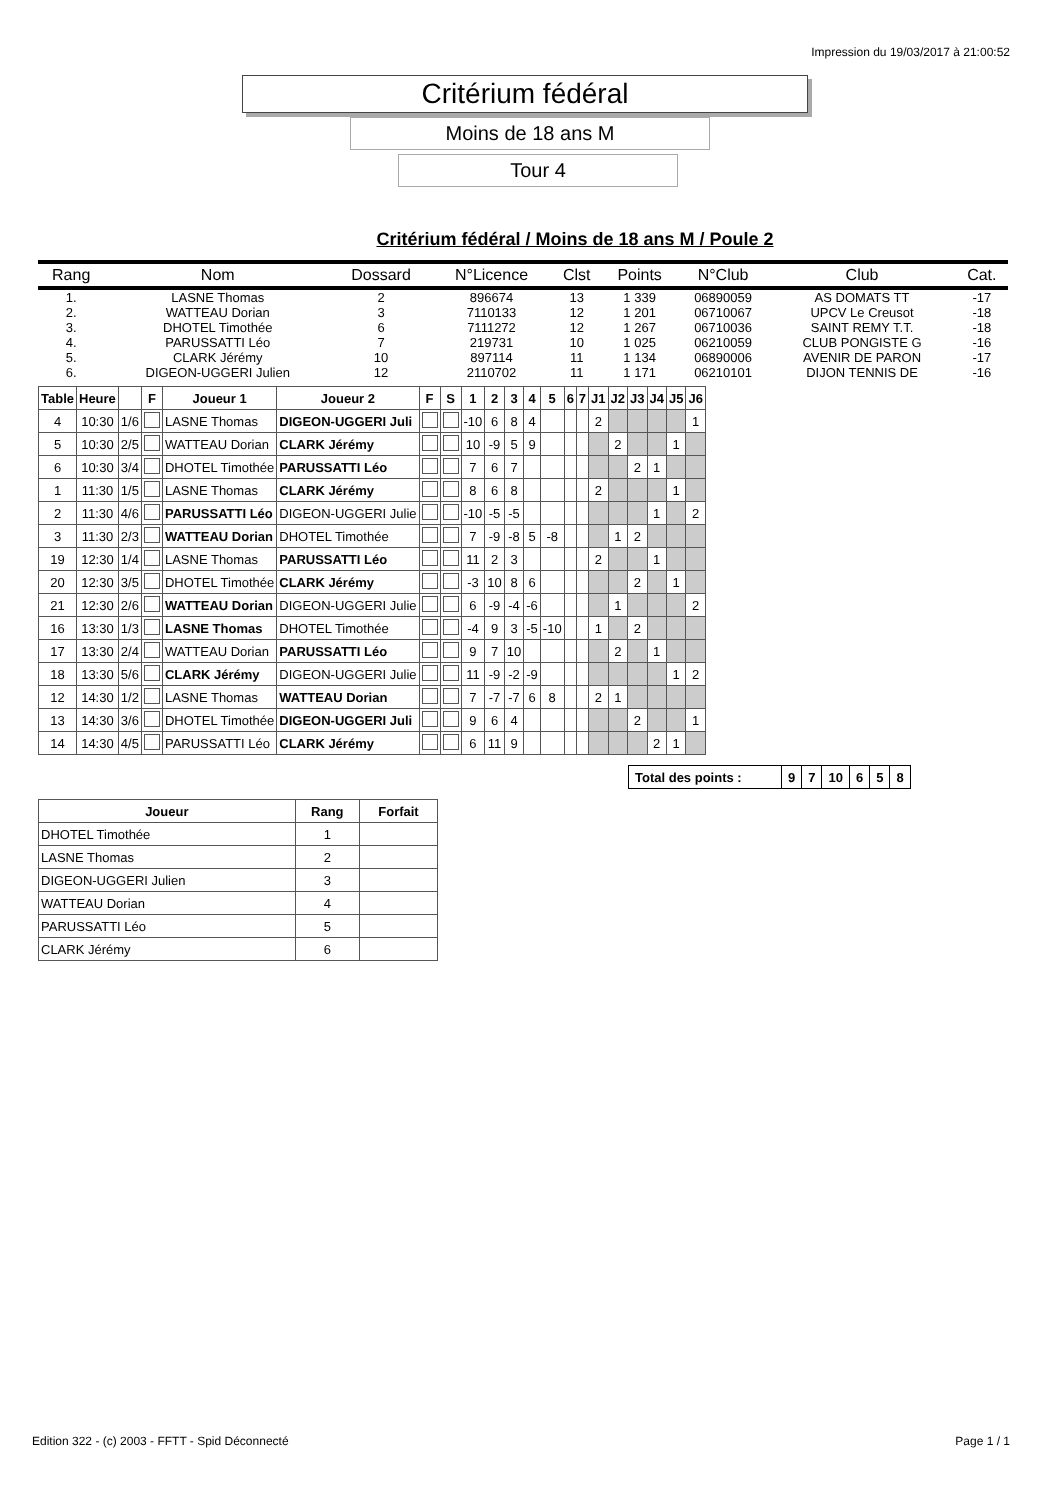Impression du 19/03/2017 à 21:00:52
Critérium fédéral
Moins de 18 ans M
Tour 4
Critérium fédéral / Moins de 18 ans M / Poule 2
| Rang | Nom | Dossard | N°Licence | Clst | Points | N°Club | Club | Cat. |
| --- | --- | --- | --- | --- | --- | --- | --- | --- |
| 1. | LASNE Thomas | 2 | 896674 | 13 | 1 339 | 06890059 | AS DOMATS TT | -17 |
| 2. | WATTEAU Dorian | 3 | 7110133 | 12 | 1 201 | 06710067 | UPCV Le Creusot | -18 |
| 3. | DHOTEL Timothée | 6 | 7111272 | 12 | 1 267 | 06710036 | SAINT REMY T.T. | -18 |
| 4. | PARUSSATTI Léo | 7 | 219731 | 10 | 1 025 | 06210059 | CLUB PONGISTE G | -16 |
| 5. | CLARK Jérémy | 10 | 897114 | 11 | 1 134 | 06890006 | AVENIR DE PARON | -17 |
| 6. | DIGEON-UGGERI Julien | 12 | 2110702 | 11 | 1 171 | 06210101 | DIJON TENNIS DE | -16 |
| Table | Heure | | F | Joueur 1 | Joueur 2 | F | S | 1 | 2 | 3 | 4 | 5 | 6 | 7 | J1 | J2 | J3 | J4 | J5 | J6 |
| --- | --- | --- | --- | --- | --- | --- | --- | --- | --- | --- | --- | --- | --- | --- | --- | --- | --- | --- | --- | --- |
| 4 | 10:30 | 1/6 | | LASNE Thomas | DIGEON-UGGERI Juli | | | -10 | 6 | 8 | 4 | | | | 2 | | | | | 1 |
| 5 | 10:30 | 2/5 | | WATTEAU Dorian | CLARK Jérémy | | | 10 | -9 | 5 | 9 | | | | | 2 | | | 1 | |
| 6 | 10:30 | 3/4 | | DHOTEL Timothée | PARUSSATTI Léo | | | 7 | 6 | 7 | | | | | | | 2 | 1 | | |
| 1 | 11:30 | 1/5 | | LASNE Thomas | CLARK Jérémy | | | 8 | 6 | 8 | | | | | 2 | | | | 1 | |
| 2 | 11:30 | 4/6 | | PARUSSATTI Léo | DIGEON-UGGERI Julie | | | -10 | -5 | -5 | | | | | | | | 1 | | 2 |
| 3 | 11:30 | 2/3 | | WATTEAU Dorian | DHOTEL Timothée | | | 7 | -9 | -8 | 5 | -8 | | | | 1 | 2 | | | |
| 19 | 12:30 | 1/4 | | LASNE Thomas | PARUSSATTI Léo | | | 11 | 2 | 3 | | | | | 2 | | | 1 | | |
| 20 | 12:30 | 3/5 | | DHOTEL Timothée | CLARK Jérémy | | | -3 | 10 | 8 | 6 | | | | | | 2 | | 1 | |
| 21 | 12:30 | 2/6 | | WATTEAU Dorian | DIGEON-UGGERI Julie | | | 6 | -9 | -4 | -6 | | | | | 1 | | | | 2 |
| 16 | 13:30 | 1/3 | | LASNE Thomas | DHOTEL Timothée | | | -4 | 9 | 3 | -5 | -10 | | | 1 | | 2 | | | |
| 17 | 13:30 | 2/4 | | WATTEAU Dorian | PARUSSATTI Léo | | | 9 | 7 | 10 | | | | | | 2 | | 1 | | |
| 18 | 13:30 | 5/6 | | CLARK Jérémy | DIGEON-UGGERI Julie | | | 11 | -9 | -2 | -9 | | | | | | | | 1 | 2 |
| 12 | 14:30 | 1/2 | | LASNE Thomas | WATTEAU Dorian | | | 7 | -7 | -7 | 6 | 8 | | | 2 | 1 | | | | |
| 13 | 14:30 | 3/6 | | DHOTEL Timothée | DIGEON-UGGERI Juli | | | 9 | 6 | 4 | | | | | | | 2 | | | 1 |
| 14 | 14:30 | 4/5 | | PARUSSATTI Léo | CLARK Jérémy | | | 6 | 11 | 9 | | | | | | | | 2 | 1 | |
| Total des points : | 9 | 7 | 10 | 6 | 5 | 8 |
| Joueur | Rang | Forfait |
| --- | --- | --- |
| DHOTEL Timothée | 1 | |
| LASNE Thomas | 2 | |
| DIGEON-UGGERI Julien | 3 | |
| WATTEAU Dorian | 4 | |
| PARUSSATTI Léo | 5 | |
| CLARK Jérémy | 6 | |
Edition 322 - (c) 2003 - FFTT - Spid Déconnecté Page 1 / 1